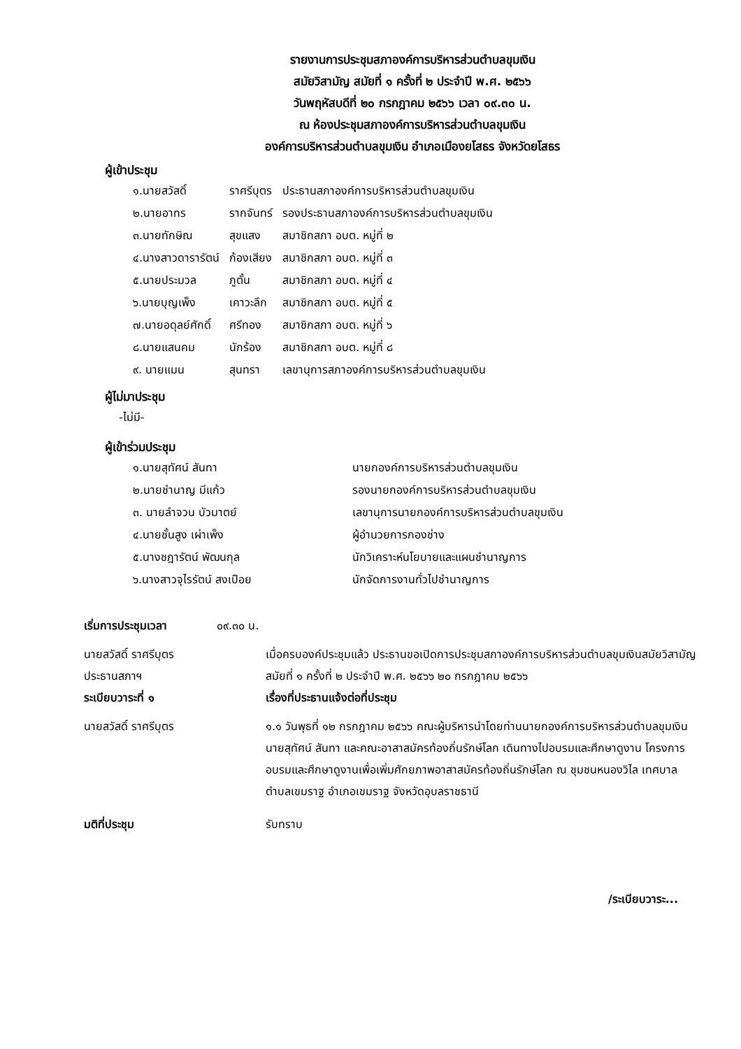รายงานการประชุมสภาองค์การบริหารส่วนตำบลขุมเงิน
สมัยวิสามัญ สมัยที่ ๑ ครั้งที่ ๒ ประจำปี พ.ศ. ๒๕๖๖
วันพฤหัสบดีที่ ๒๐ กรกฎาคม ๒๕๖๖ เวลา ๐๙.๓๐ น.
ณ ห้องประชุมสภาองค์การบริหารส่วนตำบลขุมเงิน
องค์การบริหารส่วนตำบลขุมเงิน อำเภอเมืองยโสธร จังหวัดยโสธร
ผู้เข้าประชุม
| ๑.นายสวัสดิ์ | ราศรีบุตร | ประธานสภาองค์การบริหารส่วนตำบลขุมเงิน |
| ๒.นายอาทร | รากจันทร์ | รองประธานสภาองค์การบริหารส่วนตำบลขุมเงิน |
| ๓.นายทักษิณ | สุขแสง | สมาชิกสภา อบต. หมู่ที่ ๒ |
| ๔.นางสาวดารารัตน์ | ก้องเสียง | สมาชิกสภา อบต. หมู่ที่ ๓ |
| ๕.นายประมวล | ภูตั้น | สมาชิกสภา อบต. หมู่ที่ ๔ |
| ๖.นายบุญเพ็ง | เคาวะลึก | สมาชิกสภา อบต. หมู่ที่ ๕ |
| ๗.นายอดุลย์ศักดิ์ | ศรีทอง | สมาชิกสภา อบต. หมู่ที่ ๖ |
| ๘.นายแสนคม | นักร้อง | สมาชิกสภา อบต. หมู่ที่ ๘ |
| ๙. นายแมน | สุนทรา | เลขานุการสภาองค์การบริหารส่วนตำบลขุมเงิน |
ผู้ไม่มาประชุม
-ไม่มี-
ผู้เข้าร่วมประชุม
| ๑.นายสุทัศน์ สันทา | นายกองค์การบริหารส่วนตำบลขุมเงิน |
| ๒.นายชำนาญ มีแก้ว | รองนายกองค์การบริหารส่วนตำบลขุมเงิน |
| ๓. นายลำจวน บัวมาตย์ | เลขานุการนายกองค์การบริหารส่วนตำบลขุมเงิน |
| ๔.นายชั้นสูง เผ่าเพ็ง | ผู้อำนวยการกองช่าง |
| ๕.นางชฎารัตน์ พัฒนกุล | นักวิเคราะห์นโยบายและแผนชำนาญการ |
| ๖.นางสาวจุไรรัตน์ สงเปือย | นักจัดการงานทั่วไปชำนาญการ |
เริ่มการประชุมเวลา ๐๙.๓๐ น.
นายสวัสดิ์ ราศรีบุตร
ประธานสภาฯ
เมื่อครบองค์ประชุมแล้ว ประธานขอเปิดการประชุมสภาองค์การบริหารส่วนตำบลขุมเงินสมัยวิสามัญ สมัยที่ ๑ ครั้งที่ ๒ ประจำปี พ.ศ. ๒๕๖๖ ๒๐ กรกฎาคม ๒๕๖๖
ระเบียบวาระที่ ๑ เรื่องที่ประธานแจ้งต่อที่ประชุม
นายสวัสดิ์ ราศรีบุตร ๑.๑ วันพุธที่ ๑๒ กรกฎาคม ๒๕๖๖ คณะผู้บริหารนำโดยท่านนายกองค์การบริหารส่วนตำบลขุมเงิน นายสุทัศน์ สันทา และคณะอาสาสมัครท้องถิ่นรักษ์โลก เดินทางไปอบรมและศึกษาดูงาน โครงการอบรมและศึกษาดูงานเพื่อเพิ่มศักยภาพอาสาสมัครท้องถิ่นรักษ์โลก ณ ชุมชนหนองวิไล เทศบาลตำบลเขมราฐ อำเภอเขมราฐ จังหวัดอุบลราชธานี
มติที่ประชุม รับทราบ
/ระเบียบวาระ...